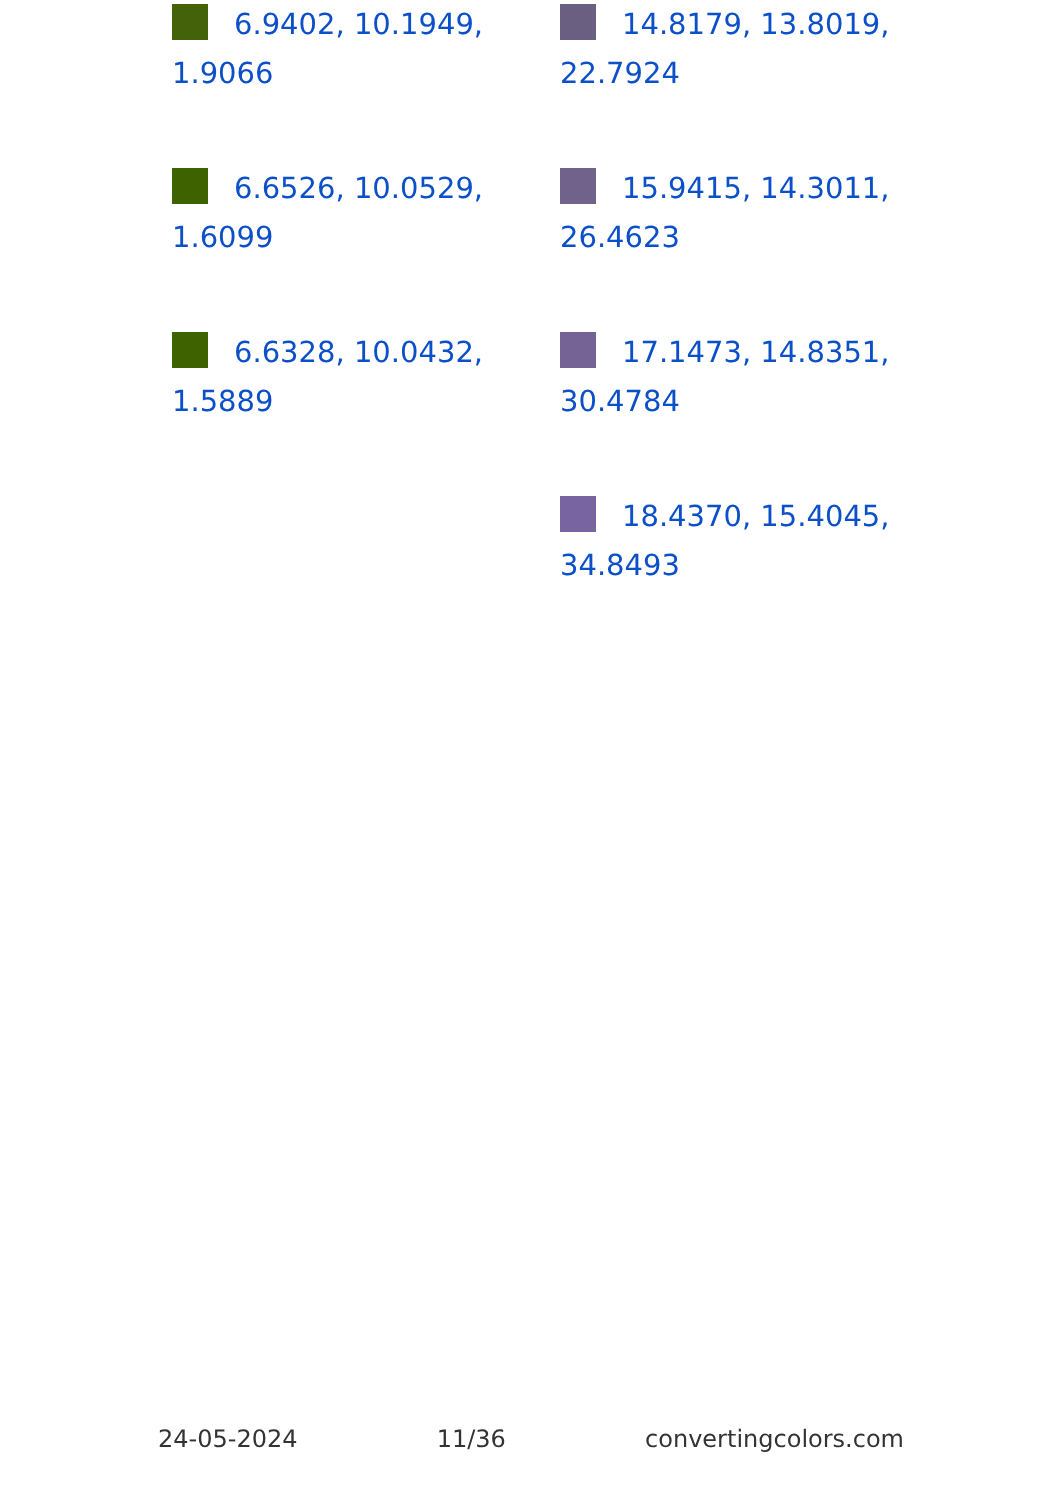6.9402, 10.1949, 1.9066
6.6526, 10.0529, 1.6099
6.6328, 10.0432, 1.5889
14.8179, 13.8019, 22.7924
15.9415, 14.3011, 26.4623
17.1473, 14.8351, 30.4784
18.4370, 15.4045, 34.8493
24-05-2024 11/36 convertingcolors.com